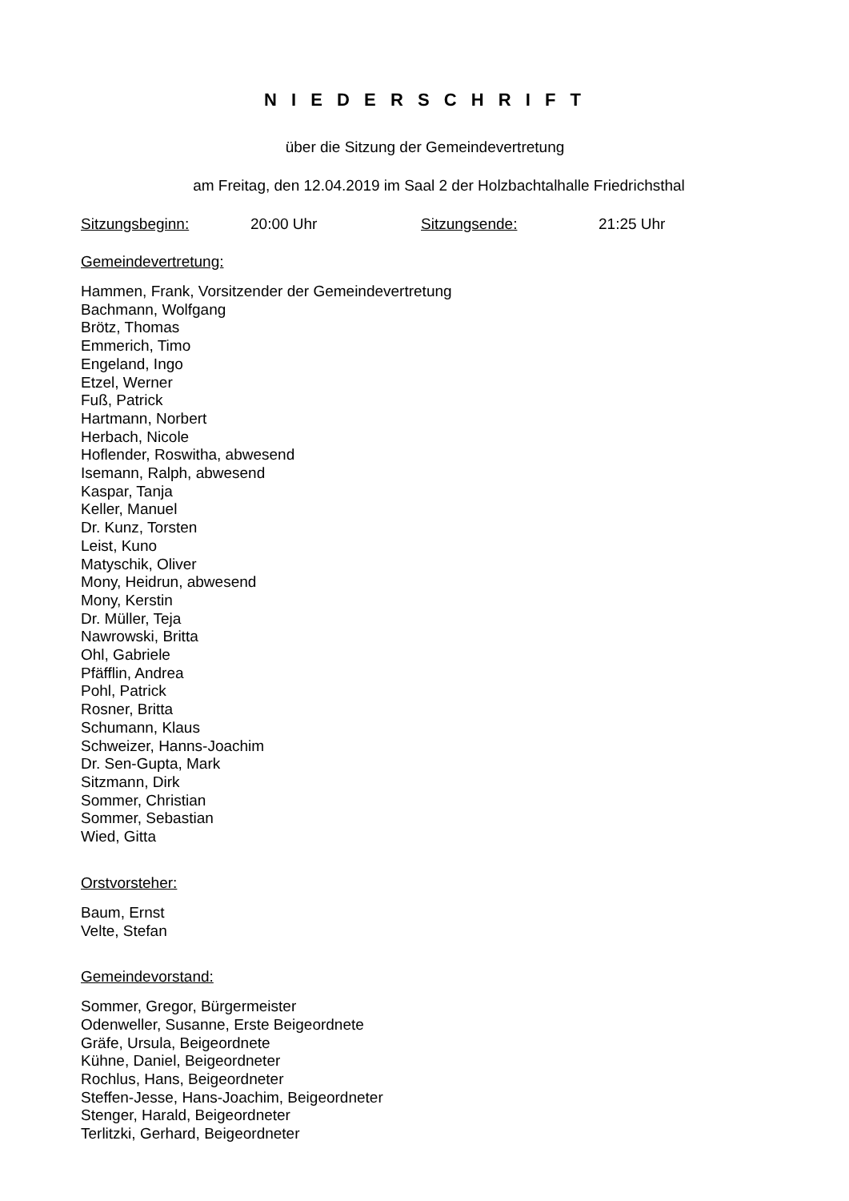N I E D E R S C H R I F T
über die Sitzung der Gemeindevertretung
am Freitag, den 12.04.2019 im Saal 2 der Holzbachtalhalle Friedrichsthal
Sitzungsbeginn: 20:00 Uhr Sitzungsende: 21:25 Uhr
Gemeindevertretung:
Hammen, Frank, Vorsitzender der Gemeindevertretung
Bachmann, Wolfgang
Brötz, Thomas
Emmerich, Timo
Engeland, Ingo
Etzel, Werner
Fuß, Patrick
Hartmann, Norbert
Herbach, Nicole
Hoflender, Roswitha, abwesend
Isemann, Ralph, abwesend
Kaspar, Tanja
Keller, Manuel
Dr. Kunz, Torsten
Leist, Kuno
Matyschik, Oliver
Mony, Heidrun, abwesend
Mony, Kerstin
Dr. Müller, Teja
Nawrowski, Britta
Ohl, Gabriele
Pfäfflin, Andrea
Pohl, Patrick
Rosner, Britta
Schumann, Klaus
Schweizer, Hanns-Joachim
Dr. Sen-Gupta, Mark
Sitzmann, Dirk
Sommer, Christian
Sommer, Sebastian
Wied, Gitta
Orstvorsteher:
Baum, Ernst
Velte, Stefan
Gemeindevorstand:
Sommer, Gregor, Bürgermeister
Odenweller, Susanne, Erste Beigeordnete
Gräfe, Ursula, Beigeordnete
Kühne, Daniel, Beigeordneter
Rochlus, Hans, Beigeordneter
Steffen-Jesse, Hans-Joachim, Beigeordneter
Stenger, Harald, Beigeordneter
Terlitzki, Gerhard, Beigeordneter